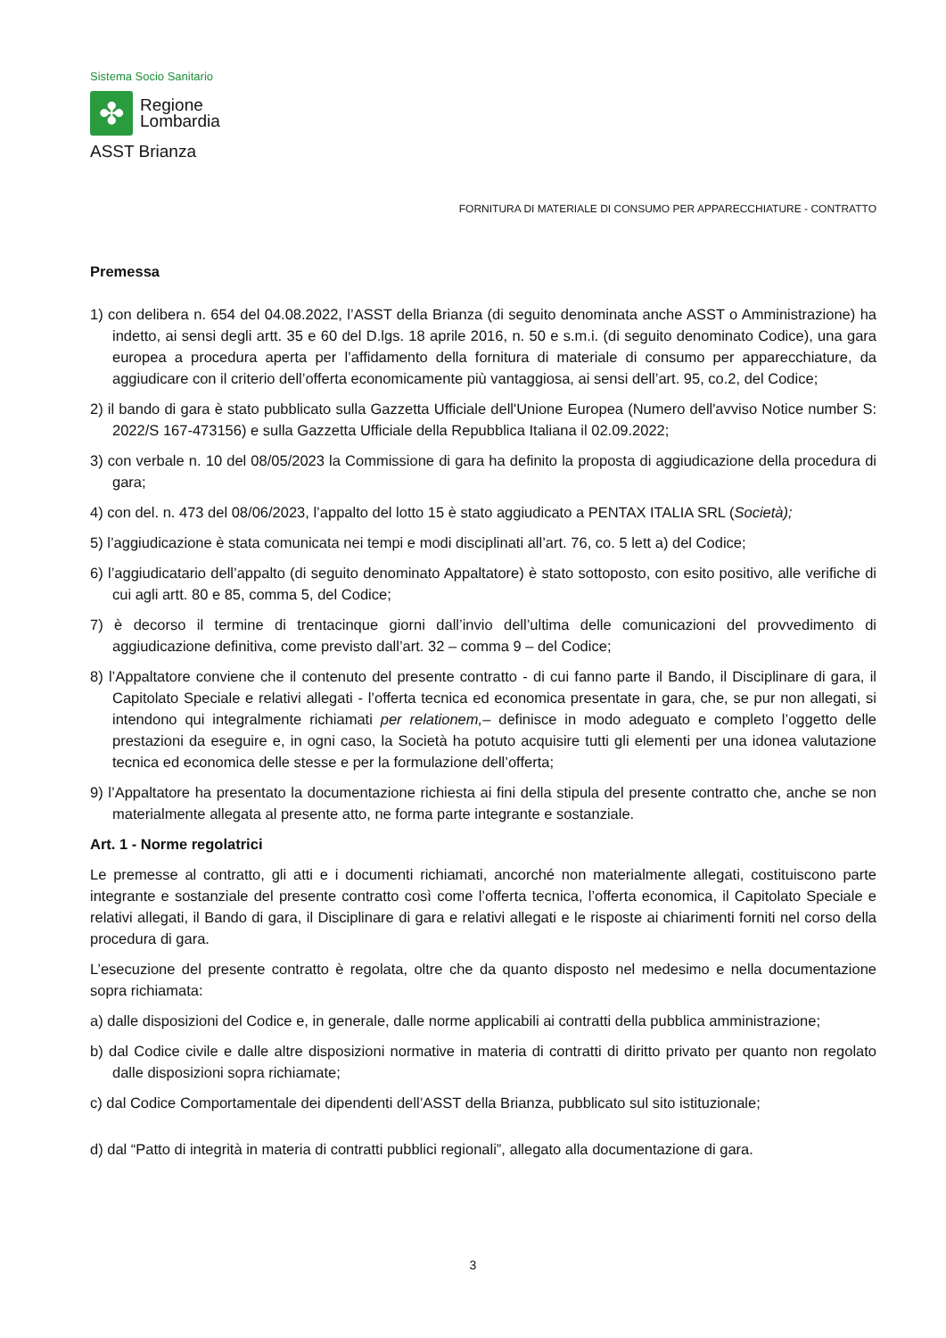Sistema Socio Sanitario
✤
Regione
Lombardia
ASST Brianza
FORNITURA DI MATERIALE DI CONSUMO PER APPARECCHIATURE - CONTRATTO
Premessa
1) con delibera n. 654 del 04.08.2022, l’ASST della Brianza (di seguito denominata anche ASST o Amministrazione) ha indetto, ai sensi degli artt. 35 e 60 del D.lgs. 18 aprile 2016, n. 50 e s.m.i. (di seguito denominato Codice), una gara europea a procedura aperta per l’affidamento della fornitura di materiale di consumo per apparecchiature, da aggiudicare con il criterio dell’offerta economicamente più vantaggiosa, ai sensi dell’art. 95, co.2, del Codice;
2) il bando di gara è stato pubblicato sulla Gazzetta Ufficiale dell'Unione Europea (Numero dell'avviso Notice number S: 2022/S 167-473156) e sulla Gazzetta Ufficiale della Repubblica Italiana il 02.09.2022;
3) con verbale n. 10 del 08/05/2023 la Commissione di gara ha definito la proposta di aggiudicazione della procedura di gara;
4) con del. n. 473 del 08/06/2023, l’appalto del lotto 15 è stato aggiudicato a PENTAX ITALIA SRL (Società);
5) l’aggiudicazione è stata comunicata nei tempi e modi disciplinati all’art. 76, co. 5 lett a) del Codice;
6) l’aggiudicatario dell’appalto (di seguito denominato Appaltatore) è stato sottoposto, con esito positivo, alle verifiche di cui agli artt. 80 e 85, comma 5, del Codice;
7) è decorso il termine di trentacinque giorni dall’invio dell’ultima delle comunicazioni del provvedimento di aggiudicazione definitiva, come previsto dall’art. 32 – comma 9 – del Codice;
8) l’Appaltatore conviene che il contenuto del presente contratto - di cui fanno parte il Bando, il Disciplinare di gara, il Capitolato Speciale e relativi allegati - l’offerta tecnica ed economica presentate in gara, che, se pur non allegati, si intendono qui integralmente richiamati per relationem,– definisce in modo adeguato e completo l’oggetto delle prestazioni da eseguire e, in ogni caso, la Società ha potuto acquisire tutti gli elementi per una idonea valutazione tecnica ed economica delle stesse e per la formulazione dell’offerta;
9) l’Appaltatore ha presentato la documentazione richiesta ai fini della stipula del presente contratto che, anche se non materialmente allegata al presente atto, ne forma parte integrante e sostanziale.
Art. 1 - Norme regolatrici
Le premesse al contratto, gli atti e i documenti richiamati, ancorché non materialmente allegati, costituiscono parte integrante e sostanziale del presente contratto così come l’offerta tecnica, l’offerta economica, il Capitolato Speciale e relativi allegati, il Bando di gara, il Disciplinare di gara e relativi allegati e le risposte ai chiarimenti forniti nel corso della procedura di gara.
L’esecuzione del presente contratto è regolata, oltre che da quanto disposto nel medesimo e nella documentazione sopra richiamata:
a) dalle disposizioni del Codice e, in generale, dalle norme applicabili ai contratti della pubblica amministrazione;
b) dal Codice civile e dalle altre disposizioni normative in materia di contratti di diritto privato per quanto non regolato dalle disposizioni sopra richiamate;
c) dal Codice Comportamentale dei dipendenti dell’ASST della Brianza, pubblicato sul sito istituzionale;
d) dal “Patto di integrità in materia di contratti pubblici regionali”, allegato alla documentazione di gara.
3